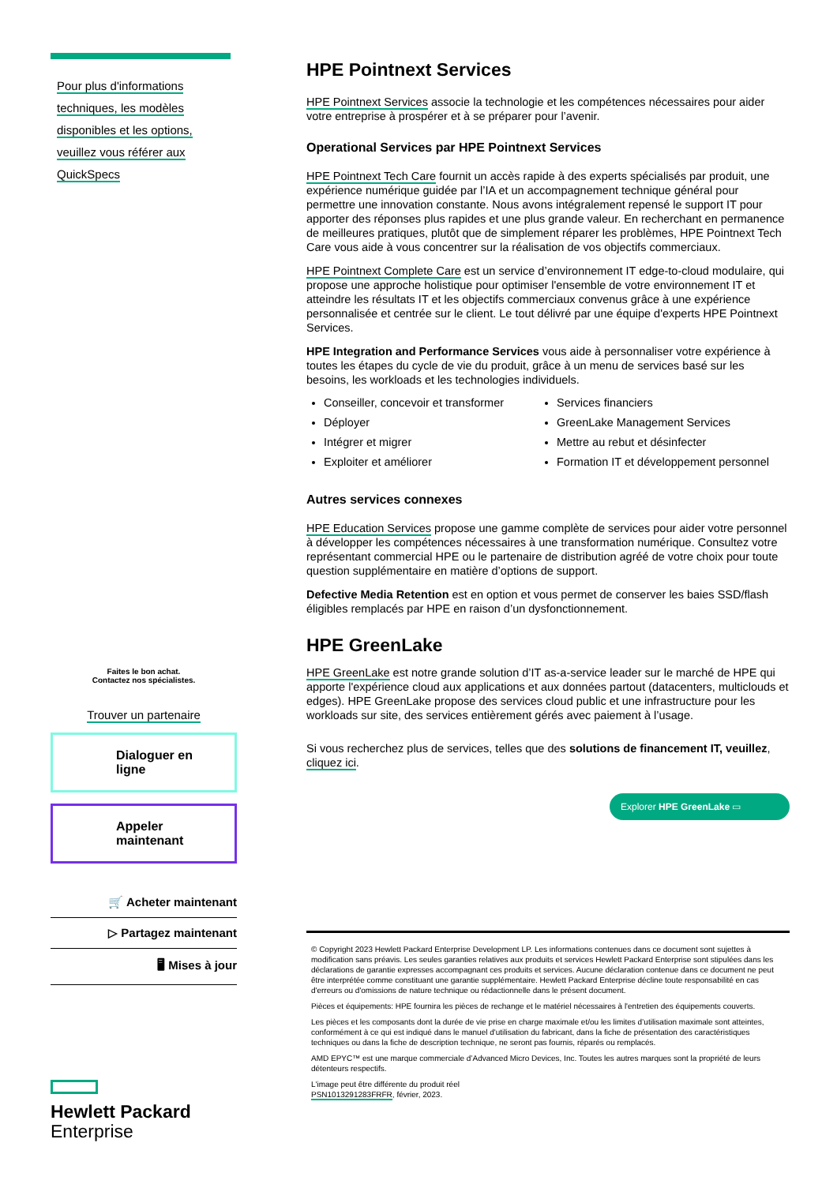Pour plus d'informations
techniques, les modèles
disponibles et les options,
veuillez vous référer aux
QuickSpecs
Faites le bon achat.
Contactez nos spécialistes.
Trouver un partenaire
Dialoguer en
ligne
Appeler
maintenant
🛒 Acheter maintenant
▷ Partagez maintenant
🖥 Mises à jour
Hewlett Packard
Enterprise
HPE Pointnext Services
HPE Pointnext Services associe la technologie et les compétences nécessaires pour aider votre entreprise à prospérer et à se préparer pour l’avenir.
Operational Services par HPE Pointnext Services
HPE Pointnext Tech Care fournit un accès rapide à des experts spécialisés par produit, une expérience numérique guidée par l’IA et un accompagnement technique général pour permettre une innovation constante. Nous avons intégralement repensé le support IT pour apporter des réponses plus rapides et une plus grande valeur. En recherchant en permanence de meilleures pratiques, plutôt que de simplement réparer les problèmes, HPE Pointnext Tech Care vous aide à vous concentrer sur la réalisation de vos objectifs commerciaux.
HPE Pointnext Complete Care est un service d’environnement IT edge-to-cloud modulaire, qui propose une approche holistique pour optimiser l'ensemble de votre environnement IT et atteindre les résultats IT et les objectifs commerciaux convenus grâce à une expérience personnalisée et centrée sur le client. Le tout délivré par une équipe d'experts HPE Pointnext Services.
HPE Integration and Performance Services vous aide à personnaliser votre expérience à toutes les étapes du cycle de vie du produit, grâce à un menu de services basé sur les besoins, les workloads et les technologies individuels.
Conseiller, concevoir et transformer
Services financiers
Déployer
GreenLake Management Services
Intégrer et migrer
Mettre au rebut et désinfecter
Exploiter et améliorer
Formation IT et développement personnel
Autres services connexes
HPE Education Services propose une gamme complète de services pour aider votre personnel à développer les compétences nécessaires à une transformation numérique. Consultez votre représentant commercial HPE ou le partenaire de distribution agréé de votre choix pour toute question supplémentaire en matière d’options de support.
Defective Media Retention est en option et vous permet de conserver les baies SSD/flash éligibles remplacés par HPE en raison d’un dysfonctionnement.
HPE GreenLake
HPE GreenLake est notre grande solution d’IT as-a-service leader sur le marché de HPE qui apporte l'expérience cloud aux applications et aux données partout (datacenters, multiclouds et edges). HPE GreenLake propose des services cloud public et une infrastructure pour les workloads sur site, des services entièrement gérés avec paiement à l’usage.
Si vous recherchez plus de services, telles que des solutions de financement IT, veuillez, cliquez ici.
Explorer HPE GreenLake ▭
© Copyright 2023 Hewlett Packard Enterprise Development LP. Les informations contenues dans ce document sont sujettes à modification sans préavis. Les seules garanties relatives aux produits et services Hewlett Packard Enterprise sont stipulées dans les déclarations de garantie expresses accompagnant ces produits et services. Aucune déclaration contenue dans ce document ne peut être interprétée comme constituant une garantie supplémentaire. Hewlett Packard Enterprise décline toute responsabilité en cas d'erreurs ou d'omissions de nature technique ou rédactionnelle dans le présent document.
Pièces et équipements: HPE fournira les pièces de rechange et le matériel nécessaires à l'entretien des équipements couverts.
Les pièces et les composants dont la durée de vie prise en charge maximale et/ou les limites d’utilisation maximale sont atteintes, conformément à ce qui est indiqué dans le manuel d'utilisation du fabricant, dans la fiche de présentation des caractéristiques techniques ou dans la fiche de description technique, ne seront pas fournis, réparés ou remplacés.
AMD EPYC™ est une marque commerciale d’Advanced Micro Devices, Inc. Toutes les autres marques sont la propriété de leurs détenteurs respectifs.
L'image peut être différente du produit réel
PSN1013291283FRFR, février, 2023.